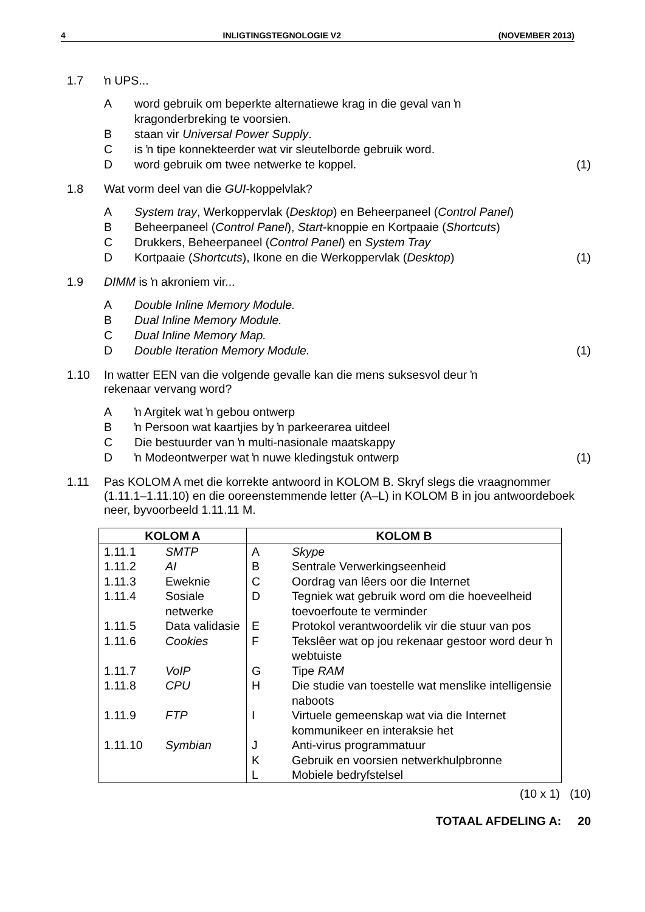4 INLIGTINGSTEGNOLOGIE V2 (NOVEMBER 2013)
1.7 ŉ UPS...
A word gebruik om beperkte alternatiewe krag in die geval van ŉ kragonderbreking te voorsien.
B staan vir Universal Power Supply.
C is ŉ tipe konnekteerder wat vir sleutelborde gebruik word.
D word gebruik om twee netwerke te koppel.
(1)
1.8 Wat vorm deel van die GUI-koppelvlak?
A System tray, Werkoppervlak (Desktop) en Beheerpaneel (Control Panel)
B Beheerpaneel (Control Panel), Start-knoppie en Kortpaaie (Shortcuts)
C Drukkers, Beheerpaneel (Control Panel) en System Tray
D Kortpaaie (Shortcuts), Ikone en die Werkoppervlak (Desktop)
(1)
1.9 DIMM is ŉ akroniem vir...
A Double Inline Memory Module.
B Dual Inline Memory Module.
C Dual Inline Memory Map.
D Double Iteration Memory Module.
(1)
1.10 In watter EEN van die volgende gevalle kan die mens suksesvol deur ŉ
rekenaar vervang word?
A ŉ Argitek wat ŉ gebou ontwerp
B ŉ Persoon wat kaartjies by ŉ parkeerarea uitdeel
C Die bestuurder van ŉ multi-nasionale maatskappy
D ŉ Modeontwerper wat ŉ nuwe kledingstuk ontwerp
(1)
1.11 Pas KOLOM A met die korrekte antwoord in KOLOM B. Skryf slegs die vraagnommer (1.11.1–1.11.10) en die ooreenstemmende letter (A–L) in KOLOM B in jou antwoordeboek neer, byvoorbeeld 1.11.11 M.
| KOLOM A | | KOLOM B | |
| --- | --- | --- | --- |
| 1.11.1 | SMTP | A | Skype |
| 1.11.2 | AI | B | Sentrale Verwerkingseenheid |
| 1.11.3 | Eweknie | C | Oordrag van lêers oor die Internet |
| 1.11.4 | Sosiale netwerke | D | Tegniek wat gebruik word om die hoeveelheid toevoerfoute te verminder |
| 1.11.5 | Data validasie | E | Protokol verantwoordelik vir die stuur van pos |
| 1.11.6 | Cookies | F | Tekslêer wat op jou rekenaar gestoor word deur ŉ webtuiste |
| 1.11.7 | VoIP | G | Tipe RAM |
| 1.11.8 | CPU | H | Die studie van toestelle wat menslike intelligensie naboots |
| 1.11.9 | FTP | I | Virtuele gemeenskap wat via die Internet kommunikeer en interaksie het |
| 1.11.10 | Symbian | J | Anti-virus programmatuur |
| | | K | Gebruik en voorsien netwerkhulpbronne |
| | | L | Mobiele bedryfstelsel |
(10 x 1) (10)
TOTAAL AFDELING A: 20